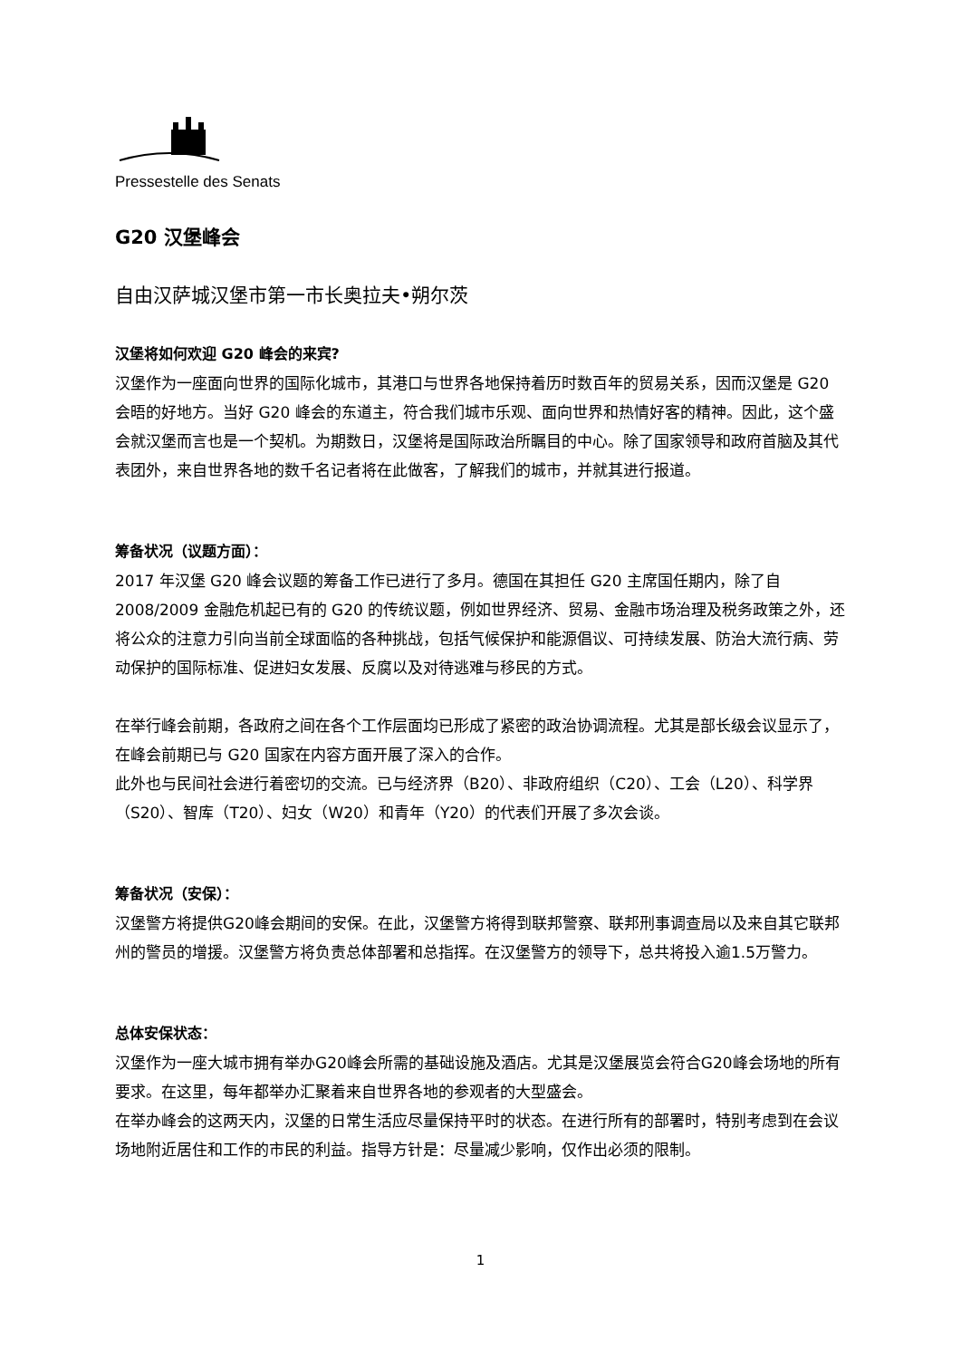Pressestelle des Senats
G20 汉堡峰会
自由汉萨城汉堡市第一市长奥拉夫•朔尔茨
汉堡将如何欢迎 G20 峰会的来宾?
汉堡作为一座面向世界的国际化城市，其港口与世界各地保持着历时数百年的贸易关系，因而汉堡是 G20 会晤的好地方。当好 G20 峰会的东道主，符合我们城市乐观、面向世界和热情好客的精神。因此，这个盛会就汉堡而言也是一个契机。为期数日，汉堡将是国际政治所瞩目的中心。除了国家领导和政府首脑及其代表团外，来自世界各地的数千名记者将在此做客，了解我们的城市，并就其进行报道。
筹备状况（议题方面）：
2017 年汉堡 G20 峰会议题的筹备工作已进行了多月。德国在其担任 G20 主席国任期内，除了自 2008/2009 金融危机起已有的 G20 的传统议题，例如世界经济、贸易、金融市场治理及税务政策之外，还将公众的注意力引向当前全球面临的各种挑战，包括气候保护和能源倡议、可持续发展、防治大流行病、劳动保护的国际标准、促进妇女发展、反腐以及对待逃难与移民的方式。
在举行峰会前期，各政府之间在各个工作层面均已形成了紧密的政治协调流程。尤其是部长级会议显示了，在峰会前期已与 G20 国家在内容方面开展了深入的合作。
此外也与民间社会进行着密切的交流。已与经济界（B20）、非政府组织（C20）、工会（L20）、科学界（S20）、智库（T20）、妇女（W20）和青年（Y20）的代表们开展了多次会谈。
筹备状况（安保）：
汉堡警方将提供G20峰会期间的安保。在此，汉堡警方将得到联邦警察、联邦刑事调查局以及来自其它联邦州的警员的增援。汉堡警方将负责总体部署和总指挥。在汉堡警方的领导下，总共将投入逾1.5万警力。
总体安保状态：
汉堡作为一座大城市拥有举办G20峰会所需的基础设施及酒店。尤其是汉堡展览会符合G20峰会场地的所有要求。在这里，每年都举办汇聚着来自世界各地的参观者的大型盛会。
在举办峰会的这两天内，汉堡的日常生活应尽量保持平时的状态。在进行所有的部署时，特别考虑到在会议场地附近居住和工作的市民的利益。指导方针是：尽量减少影响，仅作出必须的限制。
1